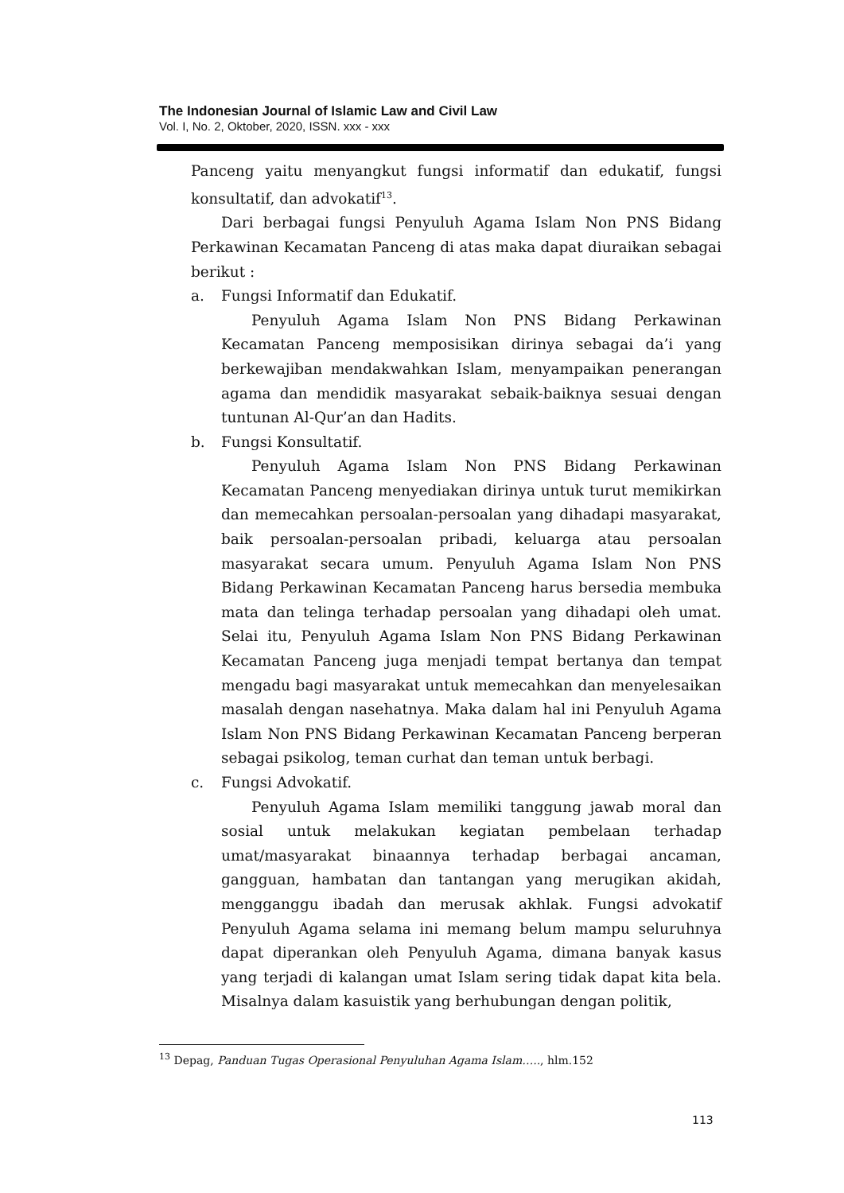The Indonesian Journal of Islamic Law and Civil Law
Vol. I, No. 2, Oktober, 2020, ISSN. xxx - xxx
Panceng yaitu menyangkut fungsi informatif dan edukatif, fungsi konsultatif, dan advokatif<sup>13</sup>.
Dari berbagai fungsi Penyuluh Agama Islam Non PNS Bidang Perkawinan Kecamatan Panceng di atas maka dapat diuraikan sebagai berikut :
a. Fungsi Informatif dan Edukatif.
Penyuluh Agama Islam Non PNS Bidang Perkawinan Kecamatan Panceng memposisikan dirinya sebagai da’i yang berkewajiban mendakwahkan Islam, menyampaikan penerangan agama dan mendidik masyarakat sebaik-baiknya sesuai dengan tuntunan Al-Qur’an dan Hadits.
b. Fungsi Konsultatif.
Penyuluh Agama Islam Non PNS Bidang Perkawinan Kecamatan Panceng menyediakan dirinya untuk turut memikirkan dan memecahkan persoalan-persoalan yang dihadapi masyarakat, baik persoalan-persoalan pribadi, keluarga atau persoalan masyarakat secara umum. Penyuluh Agama Islam Non PNS Bidang Perkawinan Kecamatan Panceng harus bersedia membuka mata dan telinga terhadap persoalan yang dihadapi oleh umat. Selai itu, Penyuluh Agama Islam Non PNS Bidang Perkawinan Kecamatan Panceng juga menjadi tempat bertanya dan tempat mengadu bagi masyarakat untuk memecahkan dan menyelesaikan masalah dengan nasehatnya. Maka dalam hal ini Penyuluh Agama Islam Non PNS Bidang Perkawinan Kecamatan Panceng berperan sebagai psikolog, teman curhat dan teman untuk berbagi.
c. Fungsi Advokatif.
Penyuluh Agama Islam memiliki tanggung jawab moral dan sosial untuk melakukan kegiatan pembelaan terhadap umat/masyarakat binaannya terhadap berbagai ancaman, gangguan, hambatan dan tantangan yang merugikan akidah, mengganggu ibadah dan merusak akhlak. Fungsi advokatif Penyuluh Agama selama ini memang belum mampu seluruhnya dapat diperankan oleh Penyuluh Agama, dimana banyak kasus yang terjadi di kalangan umat Islam sering tidak dapat kita bela. Misalnya dalam kasuistik yang berhubungan dengan politik,
<sup>13</sup> Depag, Panduan Tugas Operasional Penyuluhan Agama Islam….., hlm.152
113